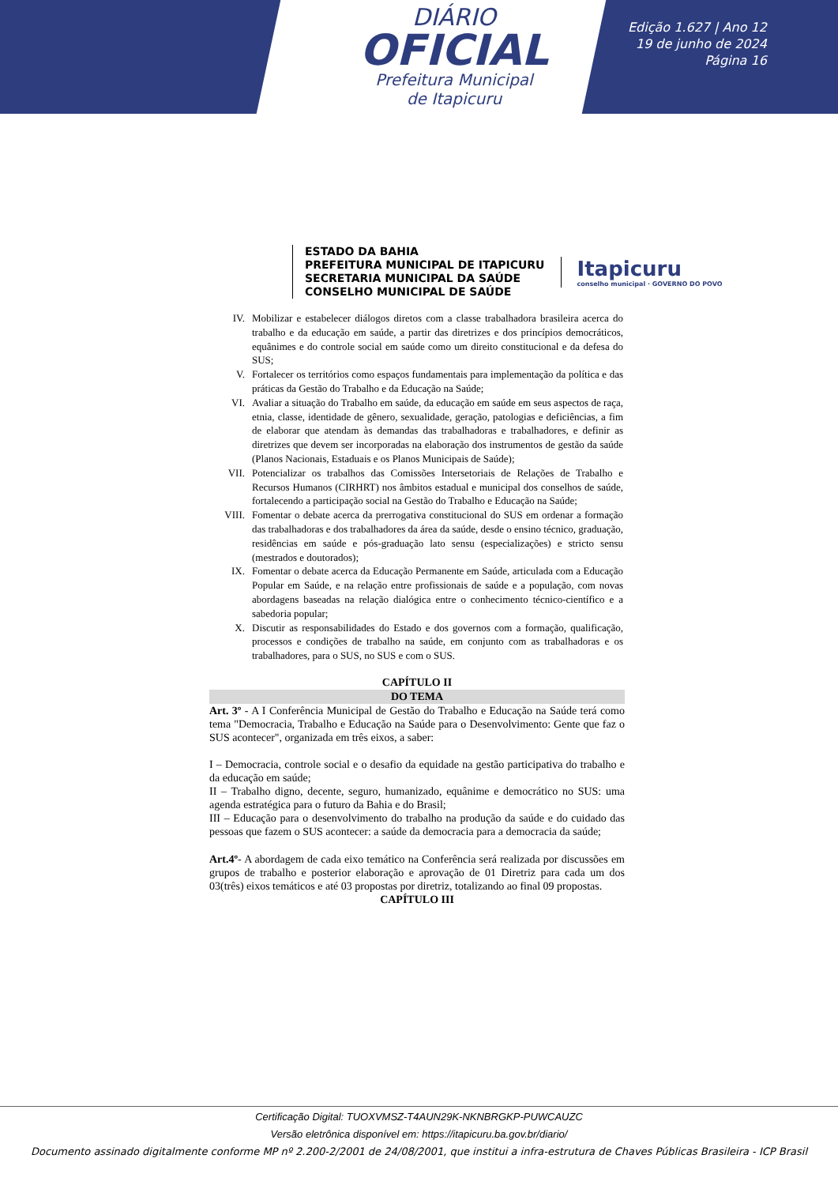DIÁRIO
OFICIAL
Prefeitura Municipal
de Itapicuru
Edição 1.627 | Ano 12
19 de junho de 2024
Página 16
ESTADO DA BAHIA
PREFEITURA MUNICIPAL DE ITAPICURU
SECRETARIA MUNICIPAL DA SAÚDE
CONSELHO MUNICIPAL DE SAÚDE
Itapicuru
conselho municipal · GOVERNO DO POVO
IV. Mobilizar e estabelecer diálogos diretos com a classe trabalhadora brasileira acerca do trabalho e da educação em saúde, a partir das diretrizes e dos princípios democráticos, equânimes e do controle social em saúde como um direito constitucional e da defesa do SUS;
V. Fortalecer os territórios como espaços fundamentais para implementação da política e das práticas da Gestão do Trabalho e da Educação na Saúde;
VI. Avaliar a situação do Trabalho em saúde, da educação em saúde em seus aspectos de raça, etnia, classe, identidade de gênero, sexualidade, geração, patologias e deficiências, a fim de elaborar que atendam às demandas das trabalhadoras e trabalhadores, e definir as diretrizes que devem ser incorporadas na elaboração dos instrumentos de gestão da saúde (Planos Nacionais, Estaduais e os Planos Municipais de Saúde);
VII. Potencializar os trabalhos das Comissões Intersetoriais de Relações de Trabalho e Recursos Humanos (CIRHRT) nos âmbitos estadual e municipal dos conselhos de saúde, fortalecendo a participação social na Gestão do Trabalho e Educação na Saúde;
VIII. Fomentar o debate acerca da prerrogativa constitucional do SUS em ordenar a formação das trabalhadoras e dos trabalhadores da área da saúde, desde o ensino técnico, graduação, residências em saúde e pós-graduação lato sensu (especializações) e stricto sensu (mestrados e doutorados);
IX. Fomentar o debate acerca da Educação Permanente em Saúde, articulada com a Educação Popular em Saúde, e na relação entre profissionais de saúde e a população, com novas abordagens baseadas na relação dialógica entre o conhecimento técnico-científico e a sabedoria popular;
X. Discutir as responsabilidades do Estado e dos governos com a formação, qualificação, processos e condições de trabalho na saúde, em conjunto com as trabalhadoras e os trabalhadores, para o SUS, no SUS e com o SUS.
CAPÍTULO II
DO TEMA
Art. 3º - A I Conferência Municipal de Gestão do Trabalho e Educação na Saúde terá como tema "Democracia, Trabalho e Educação na Saúde para o Desenvolvimento: Gente que faz o SUS acontecer", organizada em três eixos, a saber:
I – Democracia, controle social e o desafio da equidade na gestão participativa do trabalho e da educação em saúde;
II – Trabalho digno, decente, seguro, humanizado, equânime e democrático no SUS: uma agenda estratégica para o futuro da Bahia e do Brasil;
III – Educação para o desenvolvimento do trabalho na produção da saúde e do cuidado das pessoas que fazem o SUS acontecer: a saúde da democracia para a democracia da saúde;
Art.4º- A abordagem de cada eixo temático na Conferência será realizada por discussões em grupos de trabalho e posterior elaboração e aprovação de 01 Diretriz para cada um dos 03(três) eixos temáticos e até 03 propostas por diretriz, totalizando ao final 09 propostas.
CAPÍTULO III
Certificação Digital: TUOXVMSZ-T4AUN29K-NKNBRGKP-PUWCAUZC
Versão eletrônica disponível em: https://itapicuru.ba.gov.br/diario/
Documento assinado digitalmente conforme MP nº 2.200-2/2001 de 24/08/2001, que institui a infra-estrutura de Chaves Públicas Brasileira - ICP Brasil